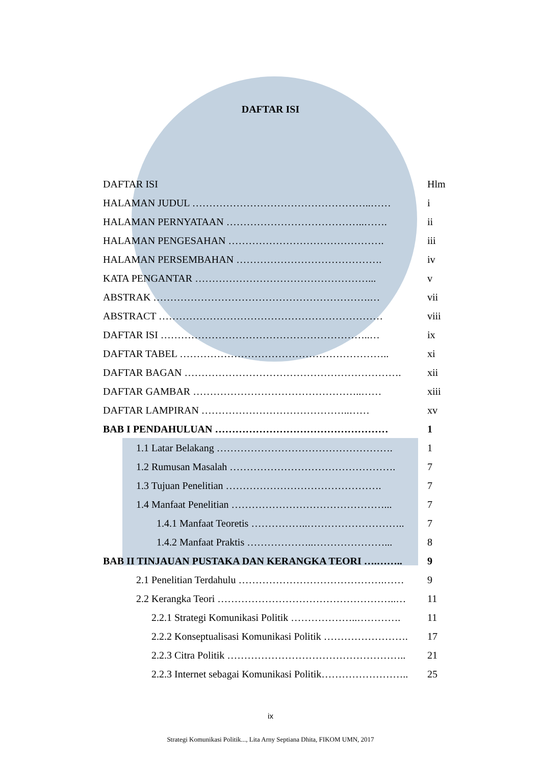DAFTAR ISI
DAFTAR ISI Hlm
HALAMAN JUDUL ……………………………………………..…… i
HALAMAN PERNYATAAN …………………………………..……. ii
HALAMAN PENGESAHAN ………………………………………. iii
HALAMAN PERSEMBAHAN ……………………………………. iv
KATA PENGANTAR ……………………………………………... v
ABSTRAK ……………………………………………………….… vii
ABSTRACT …………………………………………………………
viii
DAFTAR ISI ……………………………………………………..… ix
DAFTAR TABEL …………………………………………………….. xi
DAFTAR BAGAN ………………………………………………………. xii
DAFTAR GAMBAR …………………………………………..……
xiii
DAFTAR LAMPIRAN ……………………………………..…… xv
BAB I PENDAHULUAN …………………………………………… 1
1.1 Latar Belakang ……………………………………………. 1
1.2 Rumusan Masalah …………………………………………. 7
1.3 Tujuan Penelitian ………………………………………. 7
1.4 Manfaat Penelitian ………………………………………... 7
1.4.1 Manfaat Teoretis ……………..……………………….. 7
1.4.2 Manfaat Praktis ………………..…………………... 8
BAB II TINJAUAN PUSTAKA DAN KERANGKA TEORI ….…….. 9
2.1 Penelitian Terdahulu …………………………………….…… 9
2.2 Kerangka Teori ……………………………………………..… 11
2.2.1 Strategi Komunikasi Politik ………………..…………. 11
2.2.2 Konseptualisasi Komunikasi Politik ……………………. 17
2.2.3 Citra Politik …………………………………………….. 21
2.2.3 Internet sebagai Komunikasi Politik…………………….. 25
ix
Strategi Komunikasi Politik..., Lita Arny Septiana Dhita, FIKOM UMN, 2017